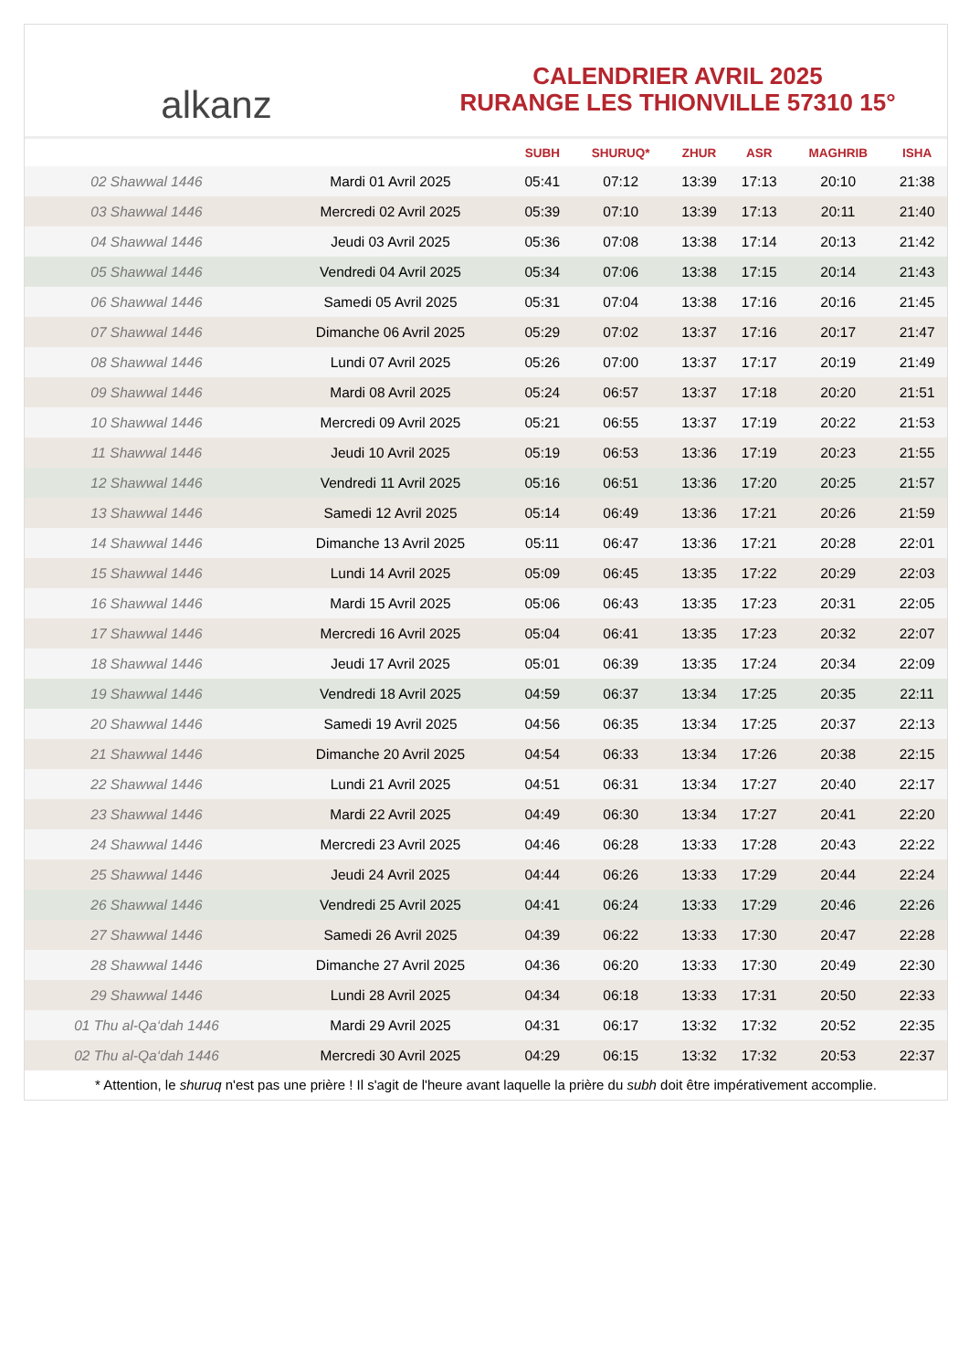alkanz
CALENDRIER AVRIL 2025
RURANGE LES THIONVILLE 57310 15°
| | | SUBH | SHURUQ* | ZHUR | ASR | MAGHRIB | ISHA |
| --- | --- | --- | --- | --- | --- | --- | --- |
| 02 Shawwal 1446 | Mardi 01 Avril 2025 | 05:41 | 07:12 | 13:39 | 17:13 | 20:10 | 21:38 |
| 03 Shawwal 1446 | Mercredi 02 Avril 2025 | 05:39 | 07:10 | 13:39 | 17:13 | 20:11 | 21:40 |
| 04 Shawwal 1446 | Jeudi 03 Avril 2025 | 05:36 | 07:08 | 13:38 | 17:14 | 20:13 | 21:42 |
| 05 Shawwal 1446 | Vendredi 04 Avril 2025 | 05:34 | 07:06 | 13:38 | 17:15 | 20:14 | 21:43 |
| 06 Shawwal 1446 | Samedi 05 Avril 2025 | 05:31 | 07:04 | 13:38 | 17:16 | 20:16 | 21:45 |
| 07 Shawwal 1446 | Dimanche 06 Avril 2025 | 05:29 | 07:02 | 13:37 | 17:16 | 20:17 | 21:47 |
| 08 Shawwal 1446 | Lundi 07 Avril 2025 | 05:26 | 07:00 | 13:37 | 17:17 | 20:19 | 21:49 |
| 09 Shawwal 1446 | Mardi 08 Avril 2025 | 05:24 | 06:57 | 13:37 | 17:18 | 20:20 | 21:51 |
| 10 Shawwal 1446 | Mercredi 09 Avril 2025 | 05:21 | 06:55 | 13:37 | 17:19 | 20:22 | 21:53 |
| 11 Shawwal 1446 | Jeudi 10 Avril 2025 | 05:19 | 06:53 | 13:36 | 17:19 | 20:23 | 21:55 |
| 12 Shawwal 1446 | Vendredi 11 Avril 2025 | 05:16 | 06:51 | 13:36 | 17:20 | 20:25 | 21:57 |
| 13 Shawwal 1446 | Samedi 12 Avril 2025 | 05:14 | 06:49 | 13:36 | 17:21 | 20:26 | 21:59 |
| 14 Shawwal 1446 | Dimanche 13 Avril 2025 | 05:11 | 06:47 | 13:36 | 17:21 | 20:28 | 22:01 |
| 15 Shawwal 1446 | Lundi 14 Avril 2025 | 05:09 | 06:45 | 13:35 | 17:22 | 20:29 | 22:03 |
| 16 Shawwal 1446 | Mardi 15 Avril 2025 | 05:06 | 06:43 | 13:35 | 17:23 | 20:31 | 22:05 |
| 17 Shawwal 1446 | Mercredi 16 Avril 2025 | 05:04 | 06:41 | 13:35 | 17:23 | 20:32 | 22:07 |
| 18 Shawwal 1446 | Jeudi 17 Avril 2025 | 05:01 | 06:39 | 13:35 | 17:24 | 20:34 | 22:09 |
| 19 Shawwal 1446 | Vendredi 18 Avril 2025 | 04:59 | 06:37 | 13:34 | 17:25 | 20:35 | 22:11 |
| 20 Shawwal 1446 | Samedi 19 Avril 2025 | 04:56 | 06:35 | 13:34 | 17:25 | 20:37 | 22:13 |
| 21 Shawwal 1446 | Dimanche 20 Avril 2025 | 04:54 | 06:33 | 13:34 | 17:26 | 20:38 | 22:15 |
| 22 Shawwal 1446 | Lundi 21 Avril 2025 | 04:51 | 06:31 | 13:34 | 17:27 | 20:40 | 22:17 |
| 23 Shawwal 1446 | Mardi 22 Avril 2025 | 04:49 | 06:30 | 13:34 | 17:27 | 20:41 | 22:20 |
| 24 Shawwal 1446 | Mercredi 23 Avril 2025 | 04:46 | 06:28 | 13:33 | 17:28 | 20:43 | 22:22 |
| 25 Shawwal 1446 | Jeudi 24 Avril 2025 | 04:44 | 06:26 | 13:33 | 17:29 | 20:44 | 22:24 |
| 26 Shawwal 1446 | Vendredi 25 Avril 2025 | 04:41 | 06:24 | 13:33 | 17:29 | 20:46 | 22:26 |
| 27 Shawwal 1446 | Samedi 26 Avril 2025 | 04:39 | 06:22 | 13:33 | 17:30 | 20:47 | 22:28 |
| 28 Shawwal 1446 | Dimanche 27 Avril 2025 | 04:36 | 06:20 | 13:33 | 17:30 | 20:49 | 22:30 |
| 29 Shawwal 1446 | Lundi 28 Avril 2025 | 04:34 | 06:18 | 13:33 | 17:31 | 20:50 | 22:33 |
| 01 Thu al-Qa‘dah 1446 | Mardi 29 Avril 2025 | 04:31 | 06:17 | 13:32 | 17:32 | 20:52 | 22:35 |
| 02 Thu al-Qa‘dah 1446 | Mercredi 30 Avril 2025 | 04:29 | 06:15 | 13:32 | 17:32 | 20:53 | 22:37 |
* Attention, le shuruq n'est pas une prière ! Il s'agit de l'heure avant laquelle la prière du subh doit être impérativement accomplie.